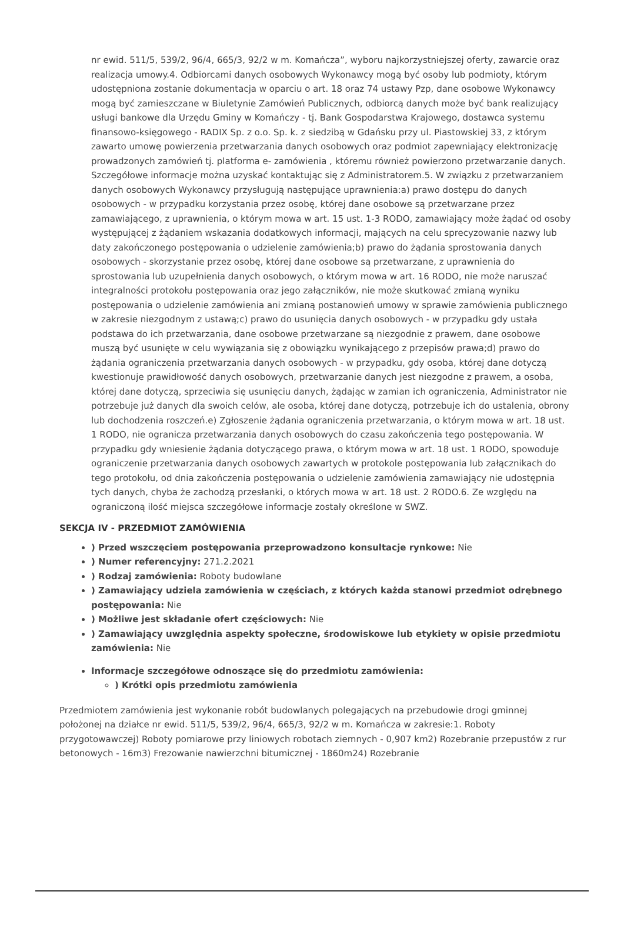nr ewid. 511/5, 539/2, 96/4, 665/3, 92/2 w m. Komańcza”, wyboru najkorzystniejszej oferty, zawarcie oraz realizacja umowy.4. Odbiorcami danych osobowych Wykonawcy mogą być osoby lub podmioty, którym udostępniona zostanie dokumentacja w oparciu o art. 18 oraz 74 ustawy Pzp, dane osobowe Wykonawcy mogą być zamieszczane w Biuletynie Zamówień Publicznych, odbiorcą danych może być bank realizujący usługi bankowe dla Urzędu Gminy w Komańczy - tj. Bank Gospodarstwa Krajowego, dostawca systemu finansowo-księgowego - RADIX Sp. z o.o. Sp. k. z siedzibą w Gdańsku przy ul. Piastowskiej 33, z którym zawarto umowę powierzenia przetwarzania danych osobowych oraz podmiot zapewniający elektronizację prowadzonych zamówień tj. platforma e- zamówienia , któremu również powierzono przetwarzanie danych. Szczegółowe informacje można uzyskać kontaktując się z Administratorem.5. W związku z przetwarzaniem danych osobowych Wykonawcy przysługują następujące uprawnienia:a) prawo dostępu do danych osobowych - w przypadku korzystania przez osobę, której dane osobowe są przetwarzane przez zamawiającego, z uprawnienia, o którym mowa w art. 15 ust. 1-3 RODO, zamawiający może żądać od osoby występującej z żądaniem wskazania dodatkowych informacji, mających na celu sprecyzowanie nazwy lub daty zakończonego postępowania o udzielenie zamówienia;b) prawo do żądania sprostowania danych osobowych - skorzystanie przez osobę, której dane osobowe są przetwarzane, z uprawnienia do sprostowania lub uzupełnienia danych osobowych, o którym mowa w art. 16 RODO, nie może naruszać integralności protokołu postępowania oraz jego załączników, nie może skutkować zmianą wyniku postępowania o udzielenie zamówienia ani zmianą postanowień umowy w sprawie zamówienia publicznego w zakresie niezgodnym z ustawą;c) prawo do usunięcia danych osobowych - w przypadku gdy ustała podstawa do ich przetwarzania, dane osobowe przetwarzane są niezgodnie z prawem, dane osobowe muszą być usunięte w celu wywiązania się z obowiązku wynikającego z przepisów prawa;d) prawo do żądania ograniczenia przetwarzania danych osobowych - w przypadku, gdy osoba, której dane dotyczą kwestionuje prawidłowość danych osobowych, przetwarzanie danych jest niezgodne z prawem, a osoba, której dane dotyczą, sprzeciwia się usunięciu danych, żądając w zamian ich ograniczenia, Administrator nie potrzebuje już danych dla swoich celów, ale osoba, której dane dotyczą, potrzebuje ich do ustalenia, obrony lub dochodzenia roszczeń.e) Zgłoszenie żądania ograniczenia przetwarzania, o którym mowa w art. 18 ust. 1 RODO, nie ogranicza przetwarzania danych osobowych do czasu zakończenia tego postępowania. W przypadku gdy wniesienie żądania dotyczącego prawa, o którym mowa w art. 18 ust. 1 RODO, spowoduje ograniczenie przetwarzania danych osobowych zawartych w protokole postępowania lub załącznikach do tego protokołu, od dnia zakończenia postępowania o udzielenie zamówienia zamawiający nie udostępnia tych danych, chyba że zachodzą przesłanki, o których mowa w art. 18 ust. 2 RODO.6. Ze względu na ograniczoną ilość miejsca szczegółowe informacje zostały określone w SWZ.
SEKCJA IV - PRZEDMIOT ZAMÓWIENIA
) Przed wszczęciem postępowania przeprowadzono konsultacje rynkowe: Nie
) Numer referencyjny: 271.2.2021
) Rodzaj zamówienia: Roboty budowlane
) Zamawiający udziela zamówienia w częściach, z których każda stanowi przedmiot odrębnego postępowania: Nie
) Możliwe jest składanie ofert częściowych: Nie
) Zamawiający uwzględnia aspekty społeczne, środowiskowe lub etykiety w opisie przedmiotu zamówienia: Nie
Informacje szczegółowe odnoszące się do przedmiotu zamówienia:
) Krótki opis przedmiotu zamówienia
Przedmiotem zamówienia jest wykonanie robót budowlanych polegających na przebudowie drogi gminnej położonej na działce nr ewid. 511/5, 539/2, 96/4, 665/3, 92/2 w m. Komańcza w zakresie:1. Roboty przygotowawczej) Roboty pomiarowe przy liniowych robotach ziemnych - 0,907 km2) Rozebranie przepustów z rur betonowych - 16m3) Frezowanie nawierzchni bitumicznej - 1860m24) Rozebranie